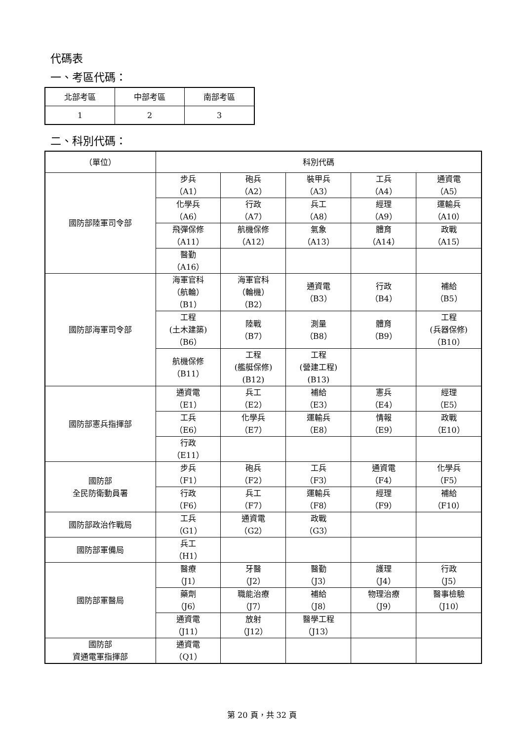代碼表
一、考區代碼：
| 北部考區 | 中部考區 | 南部考區 |
| 1 | 2 | 3 |
二、科別代碼：
| （單位） | 科別代碼 | | | | |
| 國防部陸軍司令部 | 步兵 （A1） | 砲兵 （A2） | 裝甲兵 （A3） | 工兵 （A4） | 通資電 （A5） |
| | 化學兵 （A6） | 行政 （A7） | 兵工 （A8） | 經理 （A9） | 運輸兵 （A10） |
| | 飛彈保修 （A11） | 航機保修 （A12） | 氣象 （A13） | 體育 （A14） | 政戰 （A15） |
| | 醫勤 （A16） | | | | |
| 國防部海軍司令部 | 海軍官科 （航輪） （B1） | 海軍官科 （輪機） （B2） | 通資電 （B3） | 行政 （B4） | 補給 （B5） |
| | 工程 (土木建築) （B6） | 陸戰 （B7） | 測量 （B8） | 體育 （B9） | 工程 (兵器保修) （B10） |
| | 航機保修 （B11） | 工程 (艦艇保修) (B12) | 工程 (營建工程) (B13) | | |
| 國防部憲兵指揮部 | 通資電 （E1） | 兵工 （E2） | 補給 （E3） | 憲兵 （E4） | 經理 （E5） |
| | 工兵 （E6） | 化學兵 （E7） | 運輸兵 （E8） | 情報 （E9） | 政戰 （E10） |
| | 行政 （E11） | | | | |
| 國防部 全民防衛動員署 | 步兵 （F1） | 砲兵 （F2） | 工兵 （F3） | 通資電 （F4） | 化學兵 （F5） |
| | 行政 （F6） | 兵工 （F7） | 運輸兵 （F8） | 經理 （F9） | 補給 （F10） |
| 國防部政治作戰局 | 工兵 （G1） | 通資電 （G2） | 政戰 （G3） | | |
| 國防部軍備局 | 兵工 （H1） | | | | |
| 國防部軍醫局 | 醫療 （J1） | 牙醫 （J2） | 醫勤 （J3） | 護理 （J4） | 行政 （J5） |
| | 藥劑 （J6） | 職能治療 （J7） | 補給 （J8） | 物理治療 （J9） | 醫事檢驗 （J10） |
| | 通資電 （J11） | 放射 （J12） | 醫學工程 （J13） | | |
| 國防部 資通電軍指揮部 | 通資電 （Q1） | | | | |
第 20 頁，共 32 頁